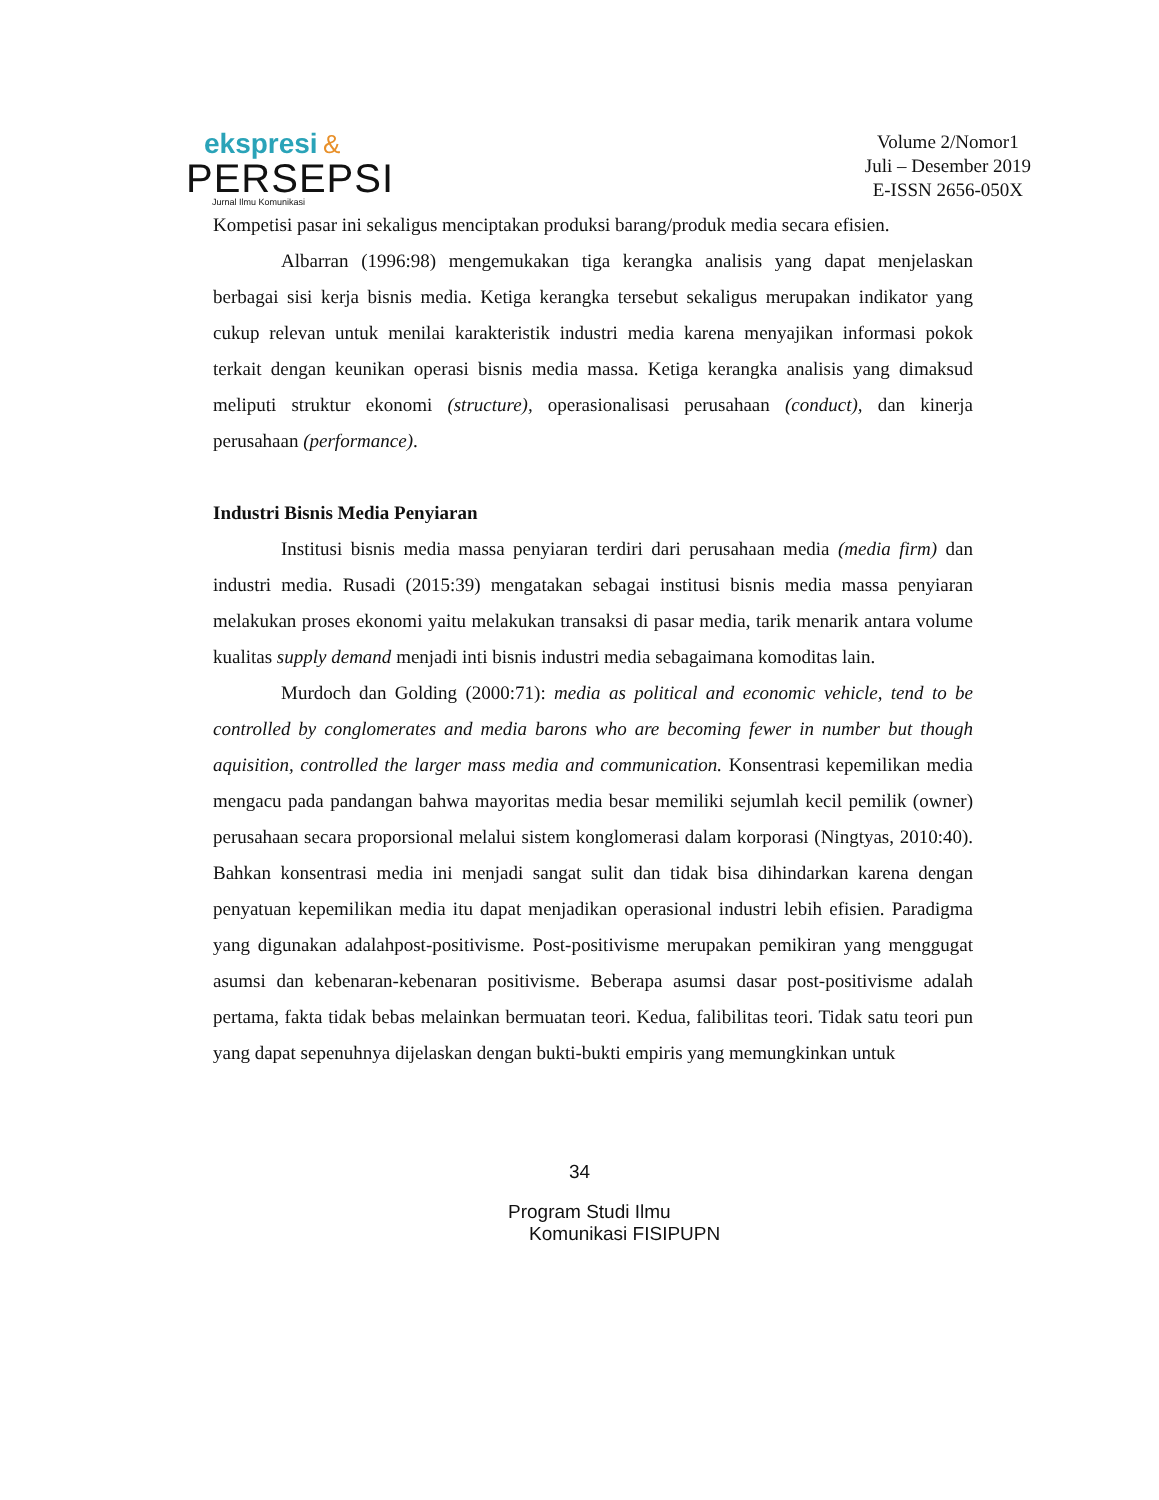ekspresi &
PERSEPSI
Jurnal Ilmu Komunikasi
Volume 2/Nomor1
Juli – Desember 2019
E-ISSN 2656-050X
Kompetisi pasar ini sekaligus menciptakan produksi barang/produk media secara efisien.
Albarran (1996:98) mengemukakan tiga kerangka analisis yang dapat menjelaskan berbagai sisi kerja bisnis media. Ketiga kerangka tersebut sekaligus merupakan indikator yang cukup relevan untuk menilai karakteristik industri media karena menyajikan informasi pokok terkait dengan keunikan operasi bisnis media massa. Ketiga kerangka analisis yang dimaksud meliputi struktur ekonomi (structure), operasionalisasi perusahaan (conduct), dan kinerja perusahaan (performance).
Industri Bisnis Media Penyiaran
Institusi bisnis media massa penyiaran terdiri dari perusahaan media (media firm) dan industri media. Rusadi (2015:39) mengatakan sebagai institusi bisnis media massa penyiaran melakukan proses ekonomi yaitu melakukan transaksi di pasar media, tarik menarik antara volume kualitas supply demand menjadi inti bisnis industri media sebagaimana komoditas lain.
Murdoch dan Golding (2000:71): media as political and economic vehicle, tend to be controlled by conglomerates and media barons who are becoming fewer in number but though aquisition, controlled the larger mass media and communication. Konsentrasi kepemilikan media mengacu pada pandangan bahwa mayoritas media besar memiliki sejumlah kecil pemilik (owner) perusahaan secara proporsional melalui sistem konglomerasi dalam korporasi (Ningtyas, 2010:40). Bahkan konsentrasi media ini menjadi sangat sulit dan tidak bisa dihindarkan karena dengan penyatuan kepemilikan media itu dapat menjadikan operasional industri lebih efisien. Paradigma yang digunakan adalahpost-positivisme. Post-positivisme merupakan pemikiran yang menggugat asumsi dan kebenaran-kebenaran positivisme. Beberapa asumsi dasar post-positivisme adalah pertama, fakta tidak bebas melainkan bermuatan teori. Kedua, falibilitas teori. Tidak satu teori pun yang dapat sepenuhnya dijelaskan dengan bukti-bukti empiris yang memungkinkan untuk
34
Program Studi Ilmu
Komunikasi FISIPUPN